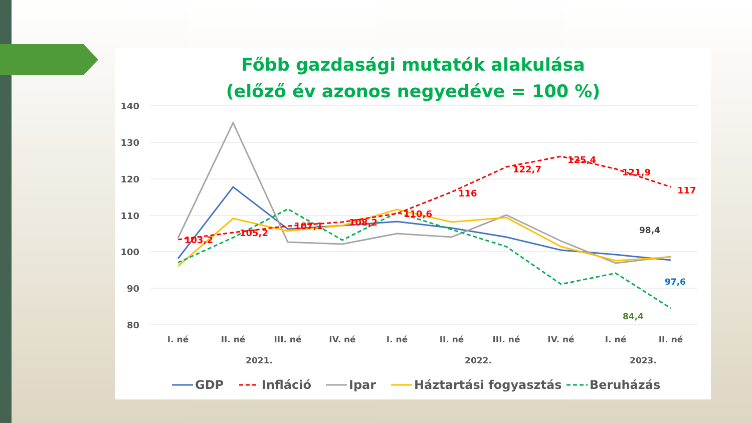Főbb gazdasági mutatók alakulása
(előző év azonos negyedéve = 100 %)
140
130
120
110
100
90
80
103,2
105,2
107,1
108,2
110,6
116
122,7
125,4
121,9
117
98,4
97,6
84,4
I. né
II. né
III. né
IV. né
I. né
II. né
III. né
IV. né
I. né
II. né
2021.
2022.
2023.
GDP
Infláció
Ipar
Háztartási fogyasztás
Beruházás